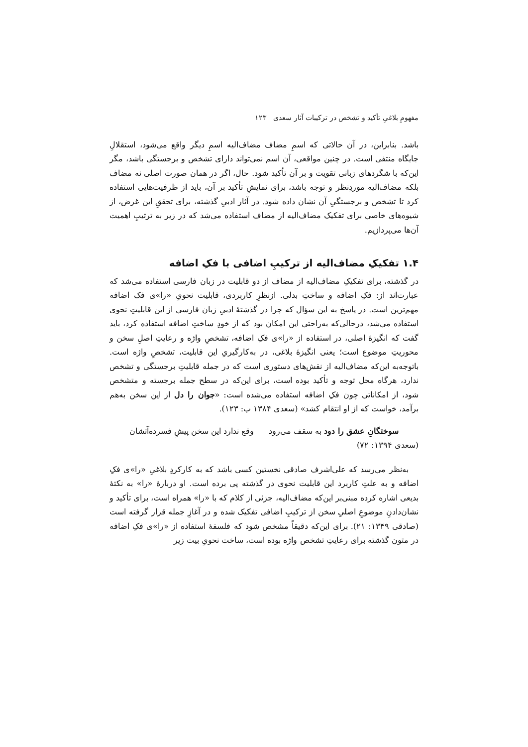مفهومِ بلاغیِ تأکید و تشخص در ترکیبات آثار سعدی ۱۲۳
باشد. بنابراین، در آن حالاتی که اسمِ مضاف مضاف‌الیه اسمِ دیگر واقع می‌شود، استقلالِ جایگاه منتفی است. در چنین مواقعی، آن اسم نمی‌تواند دارای تشخص و برجستگی باشد، مگر این‌که با شگردهای زبانی تقویت و بر آن تأکید شود. حال، اگر در همان صورت اصلی نه مضاف بلکه مضاف‌الیه موردِنظر و توجه باشد، برای نمایشِ تأکید بر آن، باید از ظرفیت‌هایی استفاده کرد تا تشخص و برجستگیِ آن نشان داده شود. در آثار ادبیِ گذشته، برای تحققِ این غرض، از شیوه‌های خاصی برای تفکیک مضاف‌الیه از مضاف استفاده می‌شد که در زیر به ترتیبِ اهمیت آن‌ها می‌پردازیم.
۱.۴ تفکیکِ مضاف‌الیه از ترکیبِ اضافی با فکِ اضافه
در گذشته، برای تفکیکِ مضاف‌الیه از مضاف از دو قابلیت در زبان فارسی استفاده می‌شد که عبارت‌اند از: فکِ اضافه و ساختِ بدلی. ازنظرِ کاربردی، قابلیت نحویِ «را»ی فک اضافه مهم‌ترین است. در پاسخ به این سؤال که چرا در گذشتهٔ ادبیِ زبان فارسی از این قابلیتِ نحوی استفاده می‌شد، درحالی‌که به‌راحتی این امکان بود که از خودِ ساختِ اضافه استفاده کرد، باید گفت که انگیزهٔ اصلی، در استفاده از «را»ی فکِ اضافه، تشخصِ واژه و رعایتِ اصلِ سخن و محوریتِ موضوع است؛ یعنی انگیزهٔ بلاغی، در به‌کارگیریِ این قابلیت، تشخصِ واژه است. باتوجه‌به این‌که مضاف‌الیه از نقش‌های دستوری است که در جمله قابلیتِ برجستگی و تشخص ندارد، هرگاه محل توجه و تأکید بوده است، برای این‌که در سطح جمله برجسته و متشخص شود، از امکاناتی چون فکِ اضافه استفاده می‌شده است: «جوان را دل از این سخن به‌هم برآمد، خواست که از او انتقام کشد» (سعدی ۱۳۸۴ ب: ۱۲۳).
سوختگانِ عشق را دود به سقف می‌رود وقع ندارد این سخن پیشِ فسرده‌آتشان
(سعدی ۱۳۹۴: ۷۲)
به‌نظر می‌رسد که علی‌اشرف صادقی نخستین کسی باشد که به کارکردِ بلاغیِ «را»ی فکِ اضافه و به علتِ کاربرد این قابلیت نحوی در گذشته پی برده است. او دربارهٔ «را» به نکتهٔ بدیعی اشاره کرده مبنی‌بر این‌که مضاف‌الیه، جزئی از کلام که با «را» همراه است، برای تأکید و نشان‌دادنِ موضوعِ اصلیِ سخن از ترکیبِ اضافی تفکیک شده و در آغازِ جمله قرار گرفته است (صادقی ۱۳۴۹: ۲۱). برای این‌که دقیقاً مشخص شود که فلسفهٔ استفاده از «را»ی فکِ اضافه در متون گذشته برای رعایتِ تشخص واژه بوده است، ساخت نحویِ بیت زیر